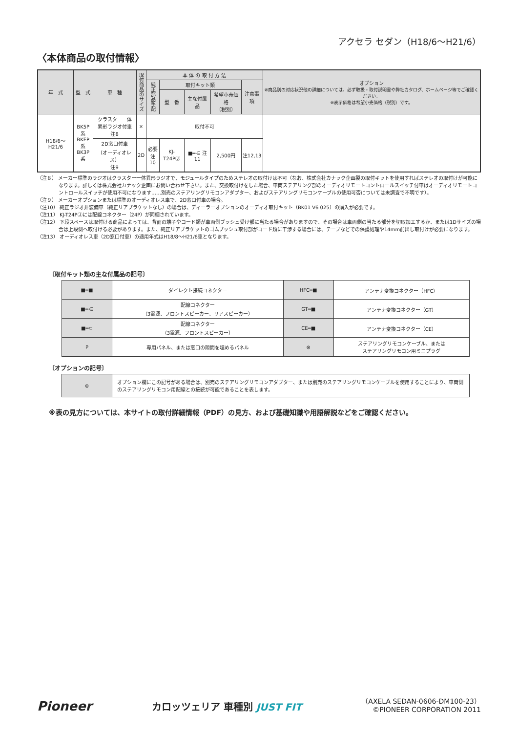アクセラ セダン（H18/6〜H21/6）
〈本体商品の取付情報〉
| 年 式 | 型 式 | 車 種 | 取付商品のサイズ | 本 体 の 取 付 方 法 | | | | | オプション ※商品別の対応状況他の詳細については、必ず取扱・取付説明書や弊社カタログ、ホームページ等でご確認ください。 ※表示価格は希望小売価格（税別）です。 |
| --- | --- | --- | --- | --- | --- | --- | --- | --- | --- |
| | | | | 純正部品手配 | 取付キット類 | | | 注意事項 | |
| | | | | | 型 番 | 主な付属品 | 希望小売価格 （税別） | | |
| H18/6〜H21/6 | BK5P系 BKEP系 BK3P系 | クラスター一体 異形ラジオ付車 注8 | × | 取付不可 | | | | | |
| | | 2D窓口付車 （オーディオレス） 注9 | 2D | 必要 注10 | KJ-T24PⒿ | ■━⋲ 注11 | 2,500円 | 注12,13 | |
（注８） メーカー標準のラジオはクラスター一体異形ラジオで、モジュールタイプのためステレオの取付けは不可（なお、株式会社カナック企画製の取付キットを使用すればステレオの取付けが可能になります。詳しくは株式会社カナック企画にお問い合わせ下さい。また、交換取付けをした場合、車両ステアリング部のオーディオリモートコントロールスイッチ付車はオーディオリモートコントロールスイッチが使用不可になります……別売のステアリングリモコンアダプター、およびステアリングリモコンケーブルの使用可否については未調査で不明です）。
（注９） メーカーオプションまたは標準のオーディオレス車で、2D窓口付車の場合。
（注10） 純正ラジオ非装備車（純正リアブラケットなし）の場合は、ディーラーオプションのオーディオ取付キット（BK01 V6 025）の購入が必要です。
（注11） KJ-T24PⒿには配線コネクター（24P）が同梱されています。
（注12） 下段スペースは取付ける商品によっては、背面の端子やコード類が車両側ブッシュ受け部に当たる場合がありますので、その場合は車両側の当たる部分を切取加工するか、または1Dサイズの場合は上段側へ取付ける必要があります。また、純正リアブラケットのゴムブッシュ取付部がコード類に干渉する場合には、テープなどでの保護処理や14mm前出し取付けが必要になります。
（注13） オーディオレス車（2D窓口付車）の適用年式はH18/8〜H21/6車となります。
〔取付キット類の主な付属品の記号〕
| ■━■ | ダイレクト接続コネクター | HFC━■ | アンテナ変換コネクター（HFC） |
| ■━⋲ | 配線コネクター （3電源、フロントスピーカー、リアスピーカー） | GT━■ | アンテナ変換コネクター（GT） |
| ■━⊂ | 配線コネクター （3電源、フロントスピーカー） | CE━■ | アンテナ変換コネクター（CE） |
| P | 専用パネル、または窓口の隙間を埋めるパネル | ⊜ | ステアリングリモコンケーブル、または ステアリングリモコン用ミニプラグ |
〔オプションの記号〕
| ⊜ | オプション欄にこの記号がある場合は、別売のステアリングリモコンアダプター、または別売のステアリングリモコンケーブルを使用することにより、車両側のステアリングリモコン用配線との接続が可能であることを表します。 |
※表の見方については、本サイトの取付詳細情報（PDF）の見方、および基礎知識や用語解説などをご確認ください。
Pioneer
カロッツェリア 車種別 JUST FIT
（AXELA SEDAN-0606-DM100-23）
©PIONEER CORPORATION 2011